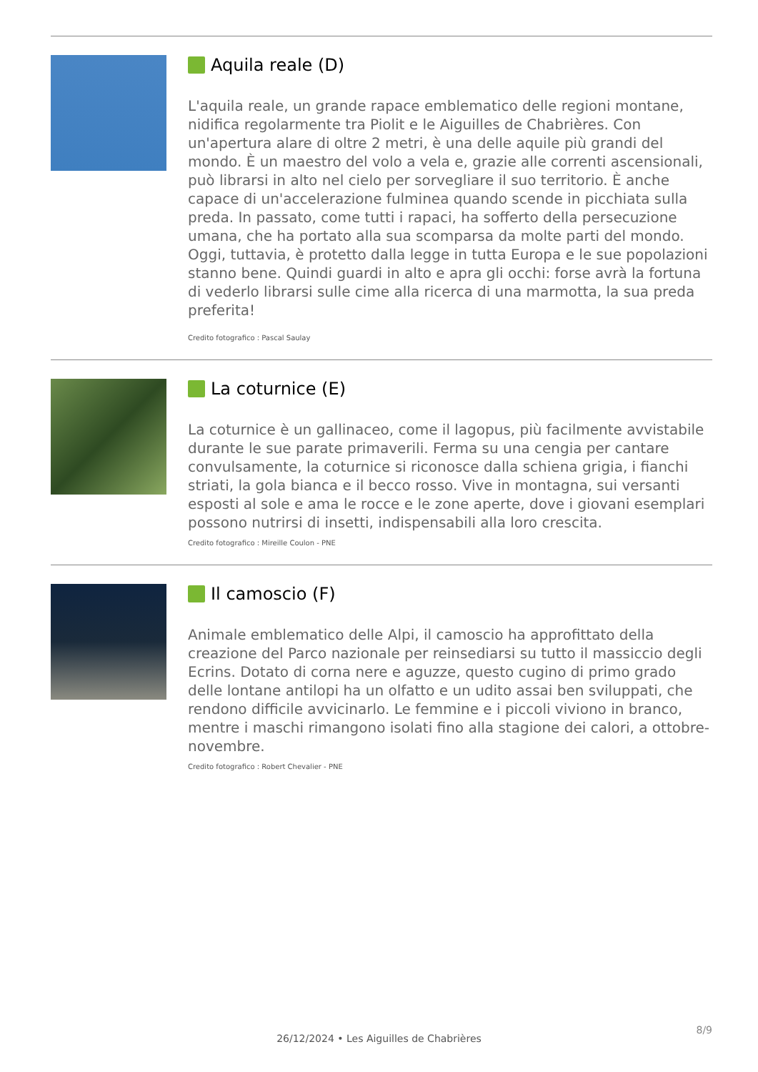Aquila reale (D)
L'aquila reale, un grande rapace emblematico delle regioni montane, nidifica regolarmente tra Piolit e le Aiguilles de Chabrières. Con un'apertura alare di oltre 2 metri, è una delle aquile più grandi del mondo. È un maestro del volo a vela e, grazie alle correnti ascensionali, può librarsi in alto nel cielo per sorvegliare il suo territorio. È anche capace di un'accelerazione fulminea quando scende in picchiata sulla preda. In passato, come tutti i rapaci, ha sofferto della persecuzione umana, che ha portato alla sua scomparsa da molte parti del mondo. Oggi, tuttavia, è protetto dalla legge in tutta Europa e le sue popolazioni stanno bene. Quindi guardi in alto e apra gli occhi: forse avrà la fortuna di vederlo librarsi sulle cime alla ricerca di una marmotta, la sua preda preferita!
Credito fotografico : Pascal Saulay
La coturnice (E)
La coturnice è un gallinaceo, come il lagopus, più facilmente avvistabile durante le sue parate primaverili. Ferma su una cengia per cantare convulsamente, la coturnice si riconosce dalla schiena grigia, i fianchi striati, la gola bianca e il becco rosso. Vive in montagna, sui versanti esposti al sole e ama le rocce e le zone aperte, dove i giovani esemplari possono nutrirsi di insetti, indispensabili alla loro crescita.
Credito fotografico : Mireille Coulon - PNE
Il camoscio (F)
Animale emblematico delle Alpi, il camoscio ha approfittato della creazione del Parco nazionale per reinsediarsi su tutto il massiccio degli Ecrins. Dotato di corna nere e aguzze, questo cugino di primo grado delle lontane antilopi ha un olfatto e un udito assai ben sviluppati, che rendono difficile avvicinarlo. Le femmine e i piccoli viviono in branco, mentre i maschi rimangono isolati fino alla stagione dei calori, a ottobre-novembre.
Credito fotografico : Robert Chevalier - PNE
8/9
26/12/2024 • Les Aiguilles de Chabrières